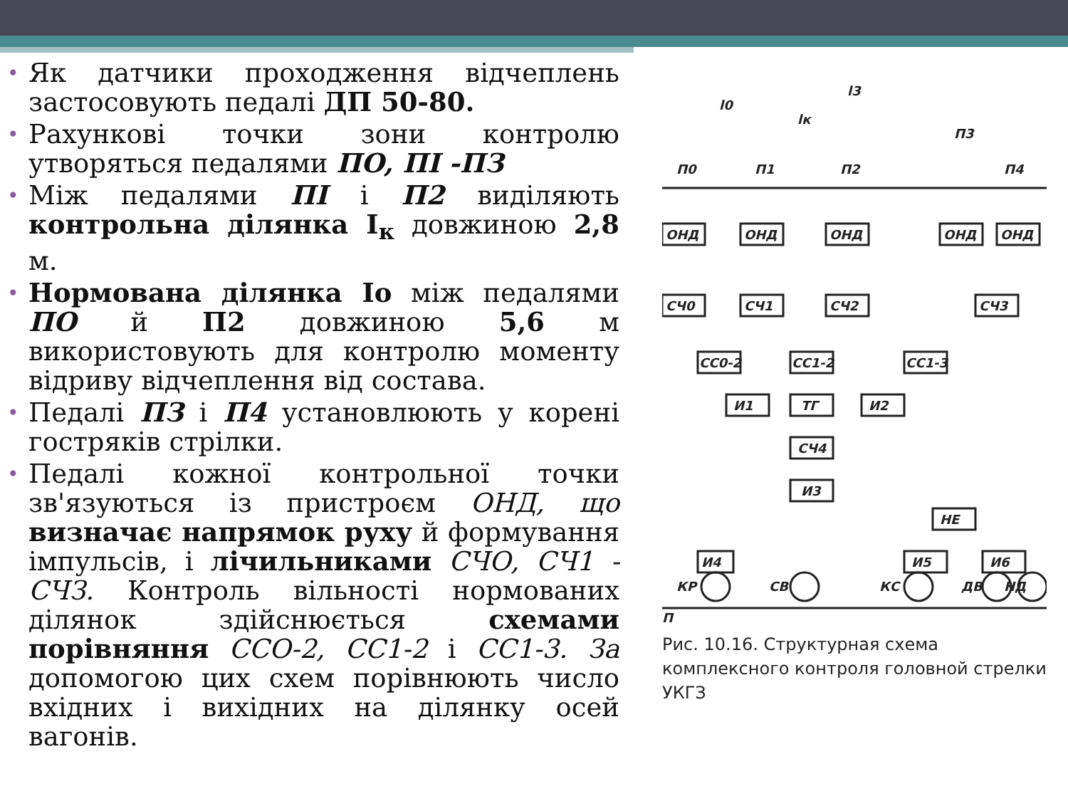• Як датчики проходження відчеплень застосовують педалі ДП 50-80.
• Рахункові точки зони контролю утворяться педалями ПО, ПІ -ПЗ
• Між педалями ПІ і П2 виділяють контрольна ділянка I<sub>к</sub> довжиною 2,8 м.
• Нормована ділянка Io між педалями ПО й П2 довжиною 5,6 м використовують для контролю моменту відриву відчеплення від состава.
• Педалі ПЗ і П4 установлюють у корені гостряків стрілки.
• Педалі кожної контрольної точки зв'язуються із пристроєм ОНД, що визначає напрямок руху й формування імпульсів, і лічильниками СЧО, СЧ1 - СЧЗ. Контроль вільності нормованих ділянок здійснюється схемами порівняння ССО-2, СС1-2 і СС1-3. За допомогою цих схем порівнюють число вхідних і вихідних на ділянку осей вагонів.
l0
l3
lк
П0
П1
П2
П3
П4
ОНД
ОНД
ОНД
ОНД
ОНД
СЧ0
СЧ1
СЧ2
СЧ3
СС0-2
СС1-2
СС1-3
И1
ТГ
И2
СЧ4
И3
НЕ
И4
И5
И6
КР
СВ
КС
ДВ
НД
П
Рис. 10.16. Структурная схема комплексного контроля головной стрелки УКГЗ